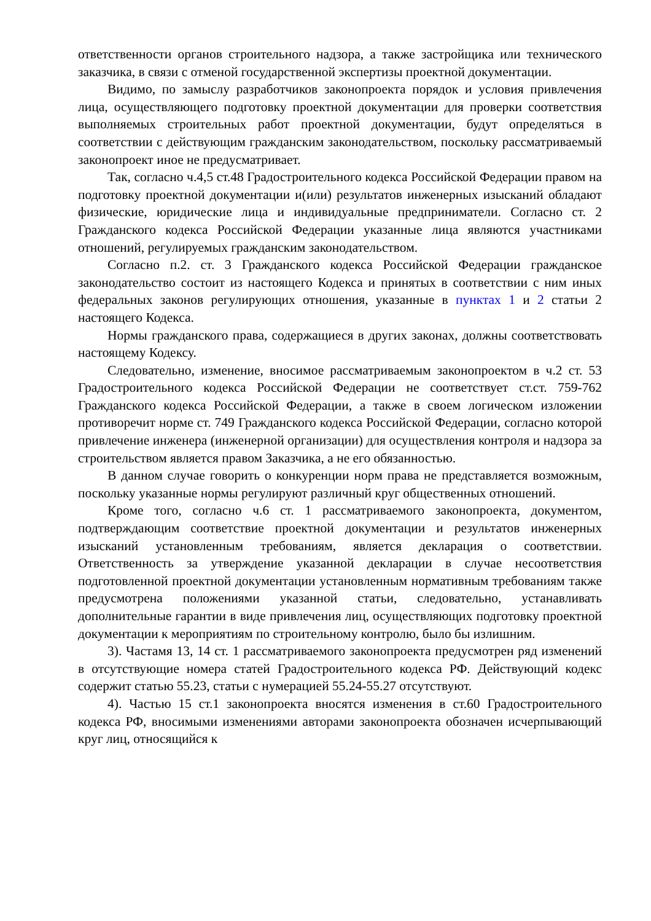ответственности органов строительного надзора, а также застройщика или технического заказчика, в связи с отменой государственной экспертизы проектной документации.
Видимо, по замыслу разработчиков законопроекта порядок и условия привлечения лица, осуществляющего подготовку проектной документации для проверки соответствия выполняемых строительных работ проектной документации, будут определяться в соответствии с действующим гражданским законодательством, поскольку рассматриваемый законопроект иное не предусматривает.
Так, согласно ч.4,5 ст.48 Градостроительного кодекса Российской Федерации правом на подготовку проектной документации и(или) результатов инженерных изысканий обладают физические, юридические лица и индивидуальные предприниматели. Согласно ст. 2 Гражданского кодекса Российской Федерации указанные лица являются участниками отношений, регулируемых гражданским законодательством.
Согласно п.2. ст. 3 Гражданского кодекса Российской Федерации гражданское законодательство состоит из настоящего Кодекса и принятых в соответствии с ним иных федеральных законов регулирующих отношения, указанные в пунктах 1 и 2 статьи 2 настоящего Кодекса.
Нормы гражданского права, содержащиеся в других законах, должны соответствовать настоящему Кодексу.
Следовательно, изменение, вносимое рассматриваемым законопроектом в ч.2 ст. 53 Градостроительного кодекса Российской Федерации не соответствует ст.ст. 759-762 Гражданского кодекса Российской Федерации, а также в своем логическом изложении противоречит норме ст. 749 Гражданского кодекса Российской Федерации, согласно которой привлечение инженера (инженерной организации) для осуществления контроля и надзора за строительством является правом Заказчика, а не его обязанностью.
В данном случае говорить о конкуренции норм права не представляется возможным, поскольку указанные нормы регулируют различный круг общественных отношений.
Кроме того, согласно ч.6 ст. 1 рассматриваемого законопроекта, документом, подтверждающим соответствие проектной документации и результатов инженерных изысканий установленным требованиям, является декларация о соответствии. Ответственность за утверждение указанной декларации в случае несоответствия подготовленной проектной документации установленным нормативным требованиям также предусмотрена положениями указанной статьи, следовательно, устанавливать дополнительные гарантии в виде привлечения лиц, осуществляющих подготовку проектной документации к мероприятиям по строительному контролю, было бы излишним.
3). Частамя 13, 14 ст. 1 рассматриваемого законопроекта предусмотрен ряд изменений в отсутствующие номера статей Градостроительного кодекса РФ. Действующий кодекс содержит статью 55.23, статьи с нумерацией 55.24-55.27 отсутствуют.
4). Частью 15 ст.1 законопроекта вносятся изменения в ст.60 Градостроительного кодекса РФ, вносимыми изменениями авторами законопроекта обозначен исчерпывающий круг лиц, относящийся к